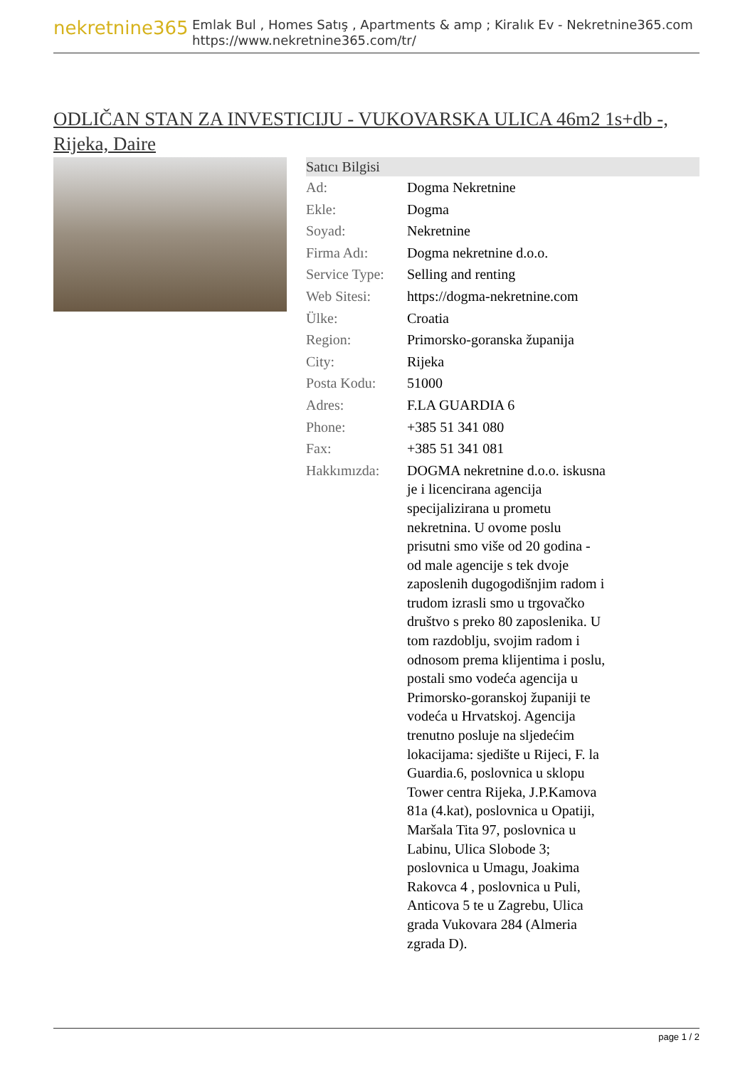nekretnine365
Emlak Bul , Homes Satış , Apartments & amp ; Kiralık Ev - Nekretnine365.com
https://www.nekretnine365.com/tr/
ODLIČAN STAN ZA INVESTICIJU - VUKOVARSKA ULICA 46m2 1s+db -, Rijeka, Daire
| Satıcı Bilgisi | |
| --- | --- |
| Ad: | Dogma Nekretnine |
| Ekle: | Dogma |
| Soyad: | Nekretnine |
| Firma Adı: | Dogma nekretnine d.o.o. |
| Service Type: | Selling and renting |
| Web Sitesi: | https://dogma-nekretnine.com |
| Ülke: | Croatia |
| Region: | Primorsko-goranska županija |
| City: | Rijeka |
| Posta Kodu: | 51000 |
| Adres: | F.LA GUARDIA 6 |
| Phone: | +385 51 341 080 |
| Fax: | +385 51 341 081 |
| Hakkımızda: | DOGMA nekretnine d.o.o. iskusna je i licencirana agencija specijalizirana u prometu nekretnina. U ovome poslu prisutni smo više od 20 godina - od male agencije s tek dvoje zaposlenih dugogodišnjim radom i trudom izrasli smo u trgovačko društvo s preko 80 zaposlenika. U tom razdoblju, svojim radom i odnosom prema klijentima i poslu, postali smo vodeća agencija u Primorsko-goranskoj županiji te vodeća u Hrvatskoj. Agencija trenutno posluje na sljedećim lokacijama: sjedište u Rijeci, F. la Guardia.6, poslovnica u sklopu Tower centra Rijeka, J.P.Kamova 81a (4.kat), poslovnica u Opatiji, Maršala Tita 97, poslovnica u Labinu, Ulica Slobode 3; poslovnica u Umagu, Joakima Rakovca 4 , poslovnica u Puli, Anticova 5 te u Zagrebu, Ulica grada Vukovara 284 (Almeria zgrada D). |
page 1 / 2